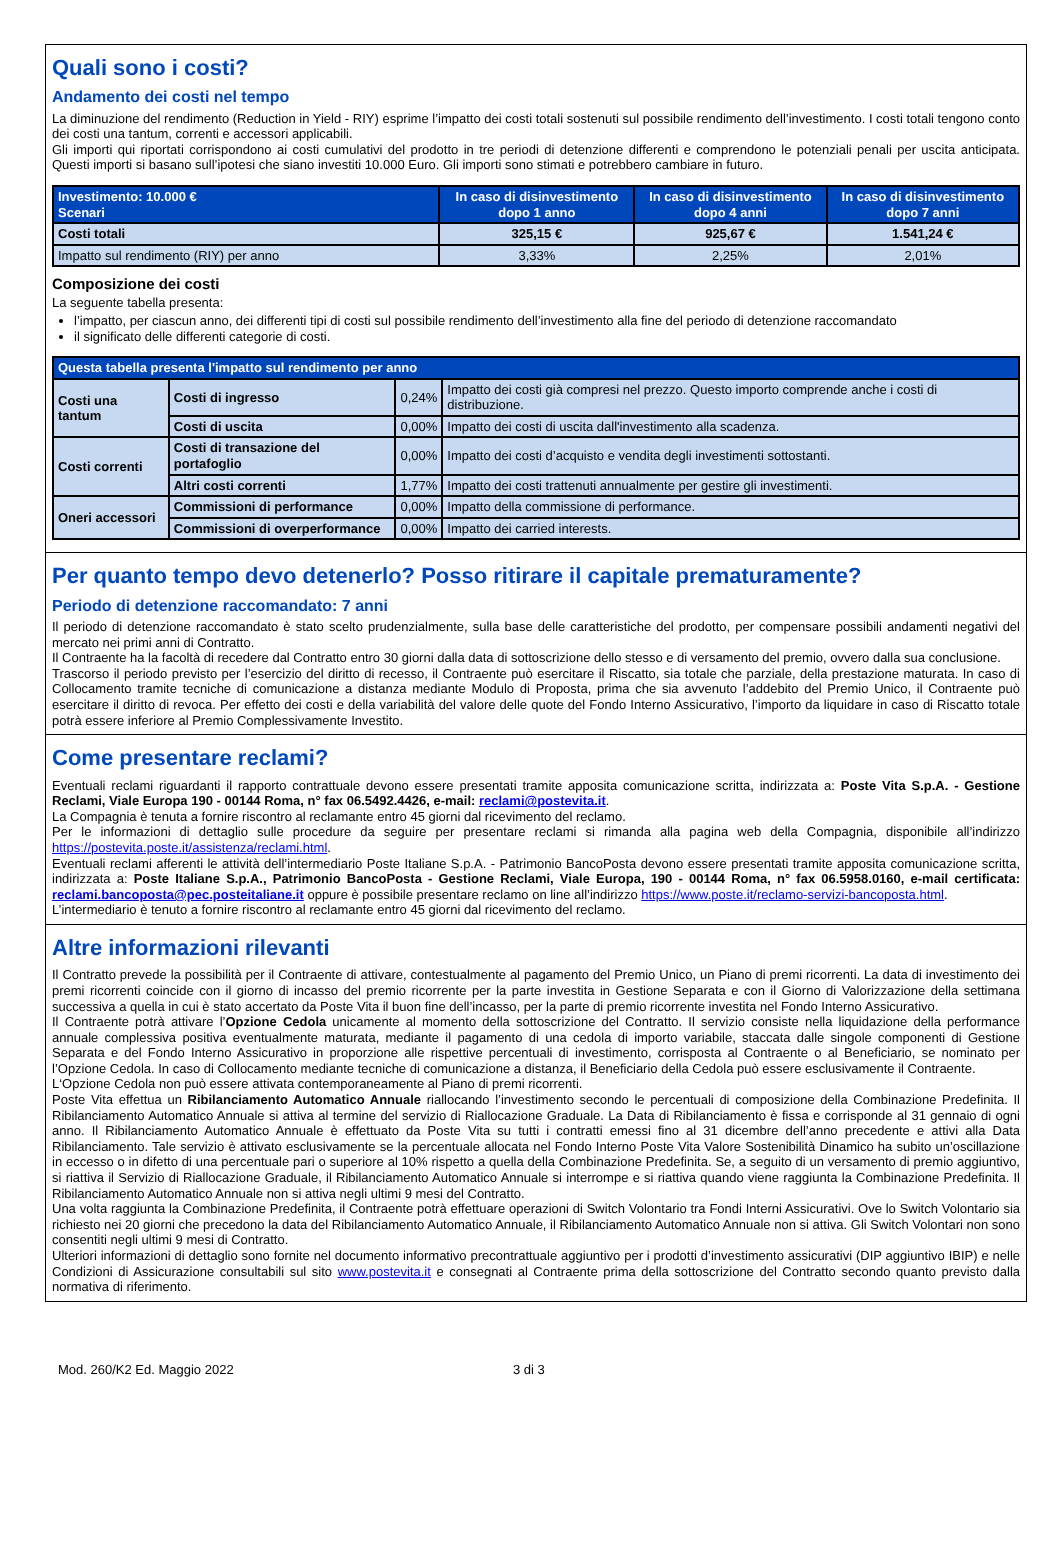Quali sono i costi?
Andamento dei costi nel tempo
La diminuzione del rendimento (Reduction in Yield - RIY) esprime l’impatto dei costi totali sostenuti sul possibile rendimento dell’investimento. I costi totali tengono conto dei costi una tantum, correnti e accessori applicabili.
Gli importi qui riportati corrispondono ai costi cumulativi del prodotto in tre periodi di detenzione differenti e comprendono le potenziali penali per uscita anticipata. Questi importi si basano sull’ipotesi che siano investiti 10.000 Euro. Gli importi sono stimati e potrebbero cambiare in futuro.
| Investimento: 10.000 € Scenari | In caso di disinvestimento dopo 1 anno | In caso di disinvestimento dopo 4 anni | In caso di disinvestimento dopo 7 anni |
| --- | --- | --- | --- |
| Costi totali | 325,15 € | 925,67 € | 1.541,24 € |
| Impatto sul rendimento (RIY) per anno | 3,33% | 2,25% | 2,01% |
Composizione dei costi
La seguente tabella presenta:
l’impatto, per ciascun anno, dei differenti tipi di costi sul possibile rendimento dell’investimento alla fine del periodo di detenzione raccomandato
il significato delle differenti categorie di costi.
| Questa tabella presenta l'impatto sul rendimento per anno | | | |
| --- | --- | --- | --- |
| Costi una tantum | Costi di ingresso | 0,24% | Impatto dei costi già compresi nel prezzo. Questo importo comprende anche i costi di distribuzione. |
| | Costi di uscita | 0,00% | Impatto dei costi di uscita dall'investimento alla scadenza. |
| Costi correnti | Costi di transazione del portafoglio | 0,00% | Impatto dei costi d’acquisto e vendita degli investimenti sottostanti. |
| | Altri costi correnti | 1,77% | Impatto dei costi trattenuti annualmente per gestire gli investimenti. |
| Oneri accessori | Commissioni di performance | 0,00% | Impatto della commissione di performance. |
| | Commissioni di overperformance | 0,00% | Impatto dei carried interests. |
Per quanto tempo devo detenerlo? Posso ritirare il capitale prematuramente?
Periodo di detenzione raccomandato: 7 anni
Il periodo di detenzione raccomandato è stato scelto prudenzialmente, sulla base delle caratteristiche del prodotto, per compensare possibili andamenti negativi del mercato nei primi anni di Contratto.
Il Contraente ha la facoltà di recedere dal Contratto entro 30 giorni dalla data di sottoscrizione dello stesso e di versamento del premio, ovvero dalla sua conclusione.
Trascorso il periodo previsto per l’esercizio del diritto di recesso, il Contraente può esercitare il Riscatto, sia totale che parziale, della prestazione maturata. In caso di Collocamento tramite tecniche di comunicazione a distanza mediante Modulo di Proposta, prima che sia avvenuto l’addebito del Premio Unico, il Contraente può esercitare il diritto di revoca. Per effetto dei costi e della variabilità del valore delle quote del Fondo Interno Assicurativo, l’importo da liquidare in caso di Riscatto totale potrà essere inferiore al Premio Complessivamente Investito.
Come presentare reclami?
Eventuali reclami riguardanti il rapporto contrattuale devono essere presentati tramite apposita comunicazione scritta, indirizzata a: Poste Vita S.p.A. - Gestione Reclami, Viale Europa 190 - 00144 Roma, n° fax 06.5492.4426, e-mail: reclami@postevita.it.
La Compagnia è tenuta a fornire riscontro al reclamante entro 45 giorni dal ricevimento del reclamo.
Per le informazioni di dettaglio sulle procedure da seguire per presentare reclami si rimanda alla pagina web della Compagnia, disponibile all’indirizzo https://postevita.poste.it/assistenza/reclami.html.
Eventuali reclami afferenti le attività dell’intermediario Poste Italiane S.p.A. - Patrimonio BancoPosta devono essere presentati tramite apposita comunicazione scritta, indirizzata a: Poste Italiane S.p.A., Patrimonio BancoPosta - Gestione Reclami, Viale Europa, 190 - 00144 Roma, n° fax 06.5958.0160, e-mail certificata: reclami.bancoposta@pec.posteitaliane.it oppure è possibile presentare reclamo on line all’indirizzo https://www.poste.it/reclamo-servizi-bancoposta.html.
L’intermediario è tenuto a fornire riscontro al reclamante entro 45 giorni dal ricevimento del reclamo.
Altre informazioni rilevanti
Il Contratto prevede la possibilità per il Contraente di attivare, contestualmente al pagamento del Premio Unico, un Piano di premi ricorrenti. La data di investimento dei premi ricorrenti coincide con il giorno di incasso del premio ricorrente per la parte investita in Gestione Separata e con il Giorno di Valorizzazione della settimana successiva a quella in cui è stato accertato da Poste Vita il buon fine dell’incasso, per la parte di premio ricorrente investita nel Fondo Interno Assicurativo.
Il Contraente potrà attivare l’Opzione Cedola unicamente al momento della sottoscrizione del Contratto. Il servizio consiste nella liquidazione della performance annuale complessiva positiva eventualmente maturata, mediante il pagamento di una cedola di importo variabile, staccata dalle singole componenti di Gestione Separata e del Fondo Interno Assicurativo in proporzione alle rispettive percentuali di investimento, corrisposta al Contraente o al Beneficiario, se nominato per l’Opzione Cedola. In caso di Collocamento mediante tecniche di comunicazione a distanza, il Beneficiario della Cedola può essere esclusivamente il Contraente.
L‘Opzione Cedola non può essere attivata contemporaneamente al Piano di premi ricorrenti.
Poste Vita effettua un Ribilanciamento Automatico Annuale riallocando l’investimento secondo le percentuali di composizione della Combinazione Predefinita. Il Ribilanciamento Automatico Annuale si attiva al termine del servizio di Riallocazione Graduale. La Data di Ribilanciamento è fissa e corrisponde al 31 gennaio di ogni anno. Il Ribilanciamento Automatico Annuale è effettuato da Poste Vita su tutti i contratti emessi fino al 31 dicembre dell’anno precedente e attivi alla Data Ribilanciamento. Tale servizio è attivato esclusivamente se la percentuale allocata nel Fondo Interno Poste Vita Valore Sostenibilità Dinamico ha subito un’oscillazione in eccesso o in difetto di una percentuale pari o superiore al 10% rispetto a quella della Combinazione Predefinita. Se, a seguito di un versamento di premio aggiuntivo, si riattiva il Servizio di Riallocazione Graduale, il Ribilanciamento Automatico Annuale si interrompe e si riattiva quando viene raggiunta la Combinazione Predefinita. Il Ribilanciamento Automatico Annuale non si attiva negli ultimi 9 mesi del Contratto.
Una volta raggiunta la Combinazione Predefinita, il Contraente potrà effettuare operazioni di Switch Volontario tra Fondi Interni Assicurativi. Ove lo Switch Volontario sia richiesto nei 20 giorni che precedono la data del Ribilanciamento Automatico Annuale, il Ribilanciamento Automatico Annuale non si attiva. Gli Switch Volontari non sono consentiti negli ultimi 9 mesi di Contratto.
Ulteriori informazioni di dettaglio sono fornite nel documento informativo precontrattuale aggiuntivo per i prodotti d’investimento assicurativi (DIP aggiuntivo IBIP) e nelle Condizioni di Assicurazione consultabili sul sito www.postevita.it e consegnati al Contraente prima della sottoscrizione del Contratto secondo quanto previsto dalla normativa di riferimento.
Mod. 260/K2 Ed. Maggio 2022 3 di 3